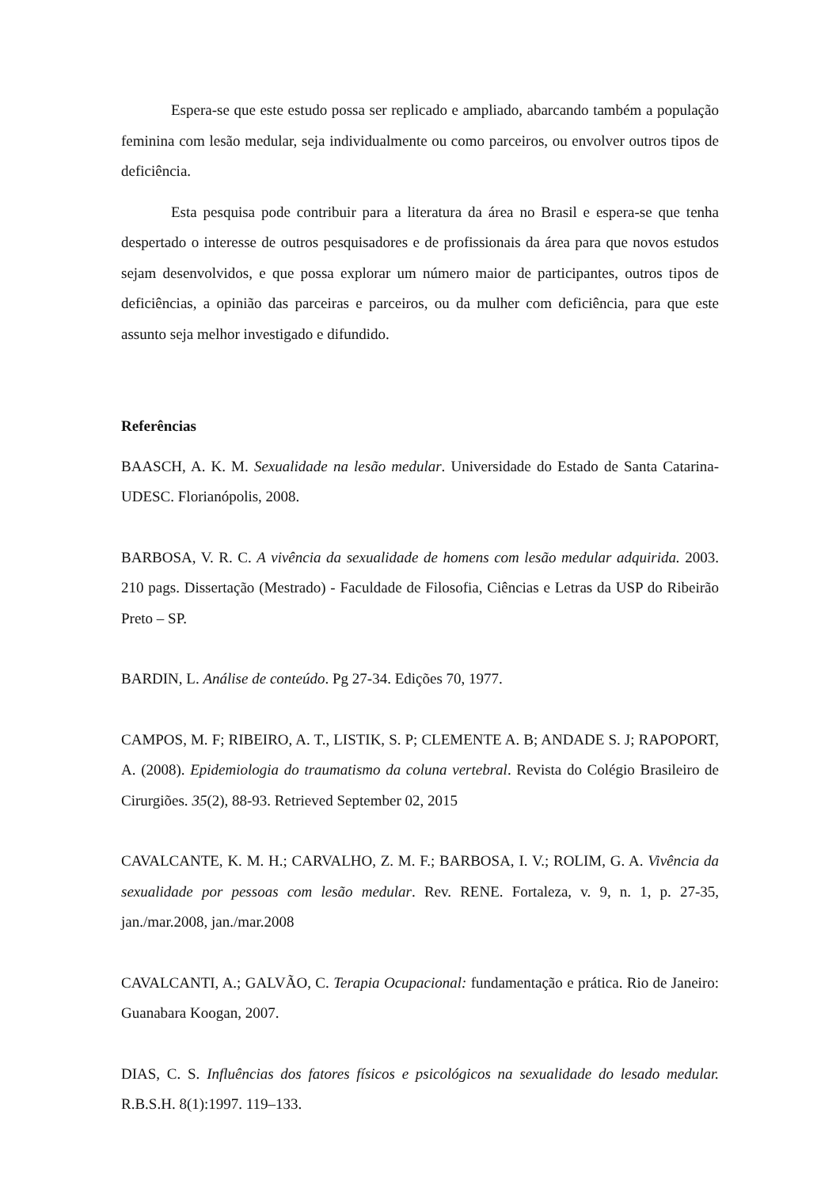Espera-se que este estudo possa ser replicado e ampliado, abarcando também a população feminina com lesão medular, seja individualmente ou como parceiros, ou envolver outros tipos de deficiência.
Esta pesquisa pode contribuir para a literatura da área no Brasil e espera-se que tenha despertado o interesse de outros pesquisadores e de profissionais da área para que novos estudos sejam desenvolvidos, e que possa explorar um número maior de participantes, outros tipos de deficiências, a opinião das parceiras e parceiros, ou da mulher com deficiência, para que este assunto seja melhor investigado e difundido.
Referências
BAASCH, A. K. M. Sexualidade na lesão medular. Universidade do Estado de Santa Catarina- UDESC. Florianópolis, 2008.
BARBOSA, V. R. C. A vivência da sexualidade de homens com lesão medular adquirida. 2003. 210 pags. Dissertação (Mestrado) - Faculdade de Filosofia, Ciências e Letras da USP do Ribeirão Preto – SP.
BARDIN, L. Análise de conteúdo. Pg 27-34. Edições 70, 1977.
CAMPOS, M. F; RIBEIRO, A. T., LISTIK, S. P; CLEMENTE A. B; ANDADE S. J; RAPOPORT, A. (2008). Epidemiologia do traumatismo da coluna vertebral. Revista do Colégio Brasileiro de Cirurgiões. 35(2), 88-93. Retrieved September 02, 2015
CAVALCANTE, K. M. H.; CARVALHO, Z. M. F.; BARBOSA, I. V.; ROLIM, G. A. Vivência da sexualidade por pessoas com lesão medular. Rev. RENE. Fortaleza, v. 9, n. 1, p. 27-35, jan./mar.2008, jan./mar.2008
CAVALCANTI, A.; GALVÃO, C. Terapia Ocupacional: fundamentação e prática. Rio de Janeiro: Guanabara Koogan, 2007.
DIAS, C. S. Influências dos fatores físicos e psicológicos na sexualidade do lesado medular. R.B.S.H. 8(1):1997. 119–133.